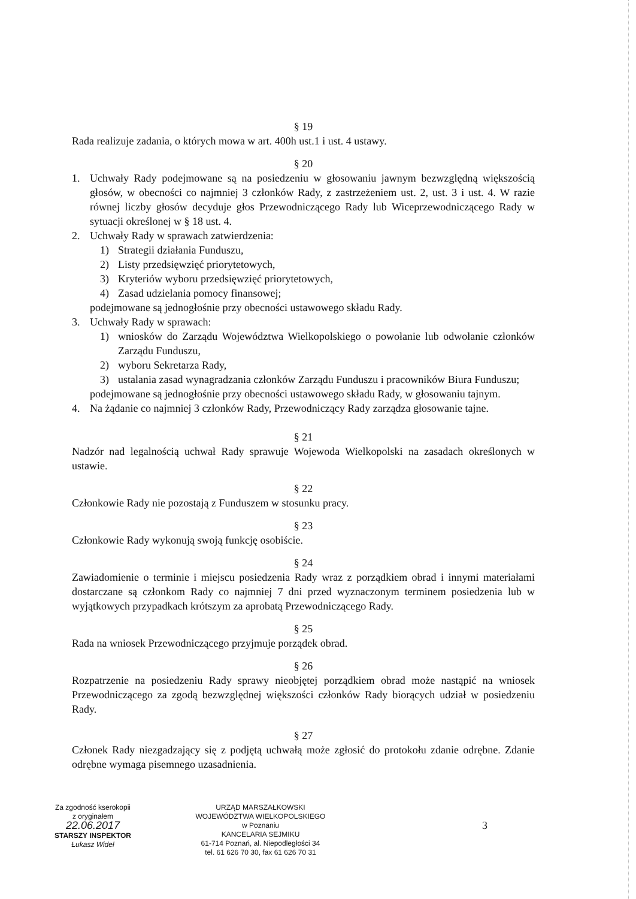§ 19
Rada realizuje zadania, o których mowa w art. 400h ust.1 i ust. 4 ustawy.
§ 20
1. Uchwały Rady podejmowane są na posiedzeniu w głosowaniu jawnym bezwzględną większością głosów, w obecności co najmniej 3 członków Rady, z zastrzeżeniem ust. 2, ust. 3 i ust. 4. W razie równej liczby głosów decyduje głos Przewodniczącego Rady lub Wiceprzewodniczącego Rady w sytuacji określonej w § 18 ust. 4.
2. Uchwały Rady w sprawach zatwierdzenia:
1) Strategii działania Funduszu,
2) Listy przedsięwzięć priorytetowych,
3) Kryteriów wyboru przedsięwzięć priorytetowych,
4) Zasad udzielania pomocy finansowej;
podejmowane są jednogłośnie przy obecności ustawowego składu Rady.
3. Uchwały Rady w sprawach:
1) wniosków do Zarządu Województwa Wielkopolskiego o powołanie lub odwołanie członków Zarządu Funduszu,
2) wyboru Sekretarza Rady,
3) ustalania zasad wynagradzania członków Zarządu Funduszu i pracowników Biura Funduszu;
podejmowane są jednogłośnie przy obecności ustawowego składu Rady, w głosowaniu tajnym.
4. Na żądanie co najmniej 3 członków Rady, Przewodniczący Rady zarządza głosowanie tajne.
§ 21
Nadzór nad legalnością uchwał Rady sprawuje Wojewoda Wielkopolski na zasadach określonych w ustawie.
§ 22
Członkowie Rady nie pozostają z Funduszem w stosunku pracy.
§ 23
Członkowie Rady wykonują swoją funkcję osobiście.
§ 24
Zawiadomienie o terminie i miejscu posiedzenia Rady wraz z porządkiem obrad i innymi materiałami dostarczane są członkom Rady co najmniej 7 dni przed wyznaczonym terminem posiedzenia lub w wyjątkowych przypadkach krótszym za aprobatą Przewodniczącego Rady.
§ 25
Rada na wniosek Przewodniczącego przyjmuje porządek obrad.
§ 26
Rozpatrzenie na posiedzeniu Rady sprawy nieobjętej porządkiem obrad może nastąpić na wniosek Przewodniczącego za zgodą bezwzględnej większości członków Rady biorących udział w posiedzeniu Rady.
§ 27
Członek Rady niezgadzający się z podjętą uchwałą może zgłosić do protokołu zdanie odrębne. Zdanie odrębne wymaga pisemnego uzasadnienia.
Za zgodność kserokopii
z oryginałem
22.06.2017
STARSZY INSPEKTOR
Łukasz Wideł
URZĄD MARSZAŁKOWSKI
WOJEWÓDZTWA WIELKOPOLSKIEGO
w Poznaniu
KANCELARIA SEJMIKU
61-714 Poznań, al. Niepodległości 34
tel. 61 626 70 30, fax 61 626 70 31
3